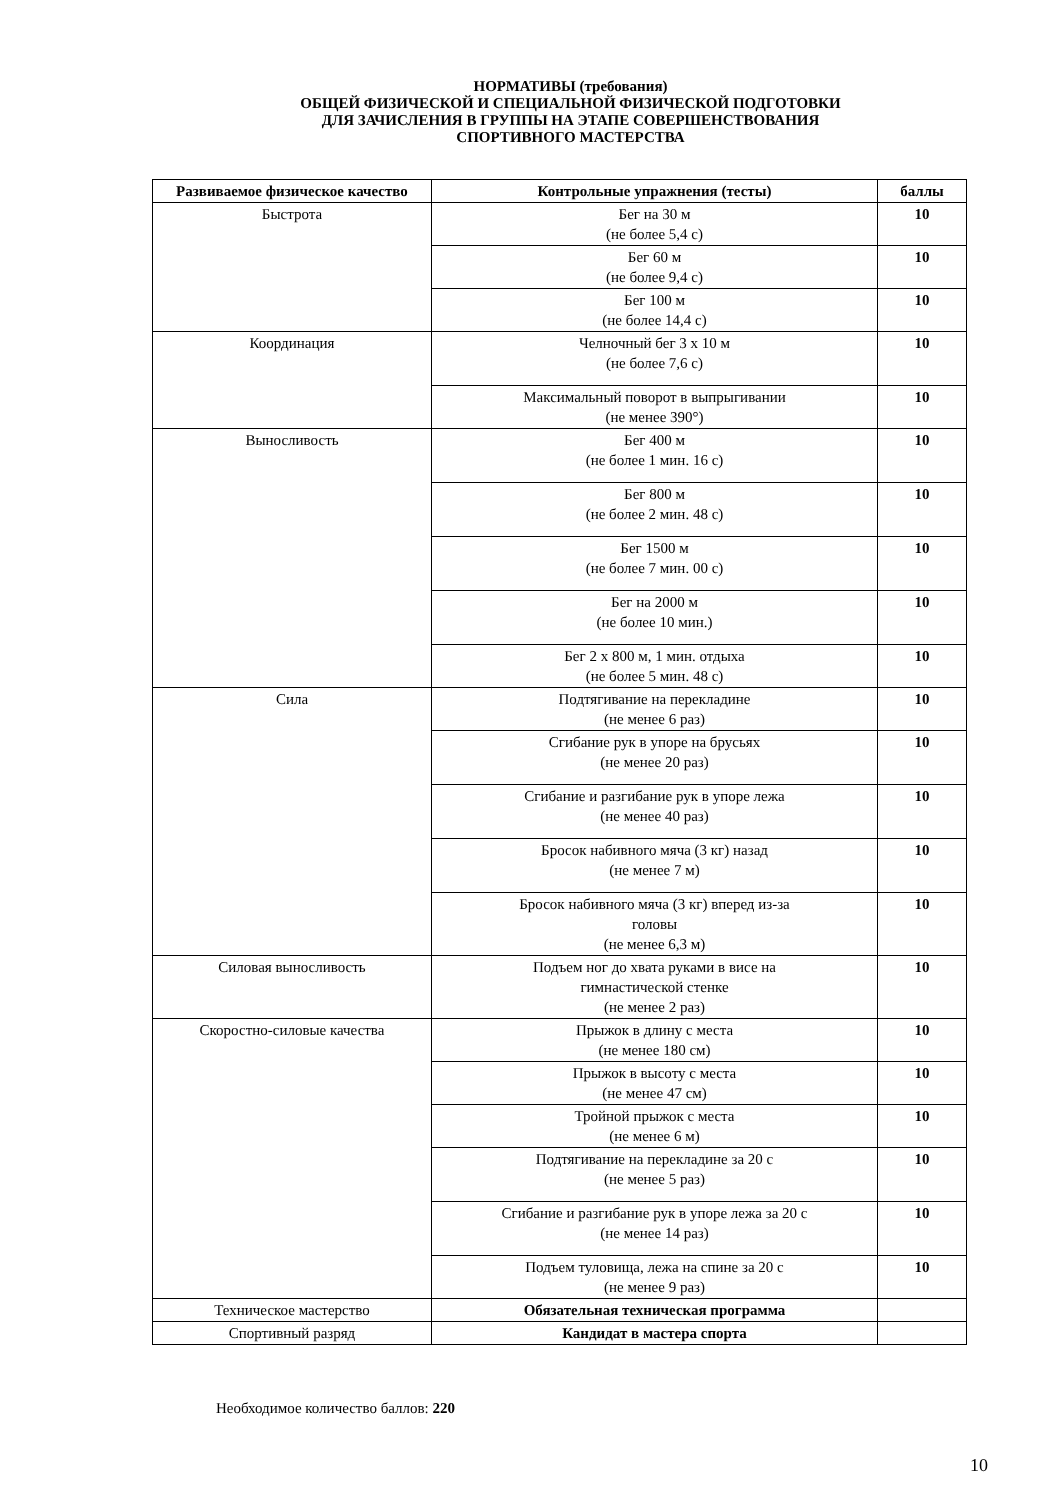НОРМАТИВЫ (требования)
ОБЩЕЙ ФИЗИЧЕСКОЙ И СПЕЦИАЛЬНОЙ ФИЗИЧЕСКОЙ ПОДГОТОВКИ
ДЛЯ ЗАЧИСЛЕНИЯ В ГРУППЫ НА ЭТАПЕ СОВЕРШЕНСТВОВАНИЯ
СПОРТИВНОГО МАСТЕРСТВА
| Развиваемое физическое качество | Контрольные упражнения (тесты) | баллы |
| --- | --- | --- |
| Быстрота | Бег на 30 м (не более 5,4 с) | 10 |
| | Бег 60 м (не более 9,4 с) | 10 |
| | Бег 100 м (не более 14,4 с) | 10 |
| Координация | Челночный бег 3 х 10 м (не более 7,6 с) | 10 |
| | Максимальный поворот в выпрыгивании (не менее 390°) | 10 |
| Выносливость | Бег 400 м (не более 1 мин. 16 с) | 10 |
| | Бег 800 м (не более 2 мин. 48 с) | 10 |
| | Бег 1500 м (не более 7 мин. 00 с) | 10 |
| | Бег на 2000 м (не более 10 мин.) | 10 |
| | Бег 2 х 800 м, 1 мин. отдыха (не более 5 мин. 48 с) | 10 |
| Сила | Подтягивание на перекладине (не менее 6 раз) | 10 |
| | Сгибание рук в упоре на брусьях (не менее 20 раз) | 10 |
| | Сгибание и разгибание рук в упоре лежа (не менее 40 раз) | 10 |
| | Бросок набивного мяча (3 кг) назад (не менее 7 м) | 10 |
| | Бросок набивного мяча (3 кг) вперед из-за головы (не менее 6,3 м) | 10 |
| Силовая выносливость | Подъем ног до хвата руками в висе на гимнастической стенке (не менее 2 раз) | 10 |
| Скоростно-силовые качества | Прыжок в длину с места (не менее 180 см) | 10 |
| | Прыжок в высоту с места (не менее 47 см) | 10 |
| | Тройной прыжок с места (не менее 6 м) | 10 |
| | Подтягивание на перекладине за 20 с (не менее 5 раз) | 10 |
| | Сгибание и разгибание рук в упоре лежа за 20 с (не менее 14 раз) | 10 |
| | Подъем туловища, лежа на спине за 20 с (не менее 9 раз) | 10 |
| Техническое мастерство | Обязательная техническая программа | |
| Спортивный разряд | Кандидат в мастера спорта | |
Необходимое количество баллов: 220
10